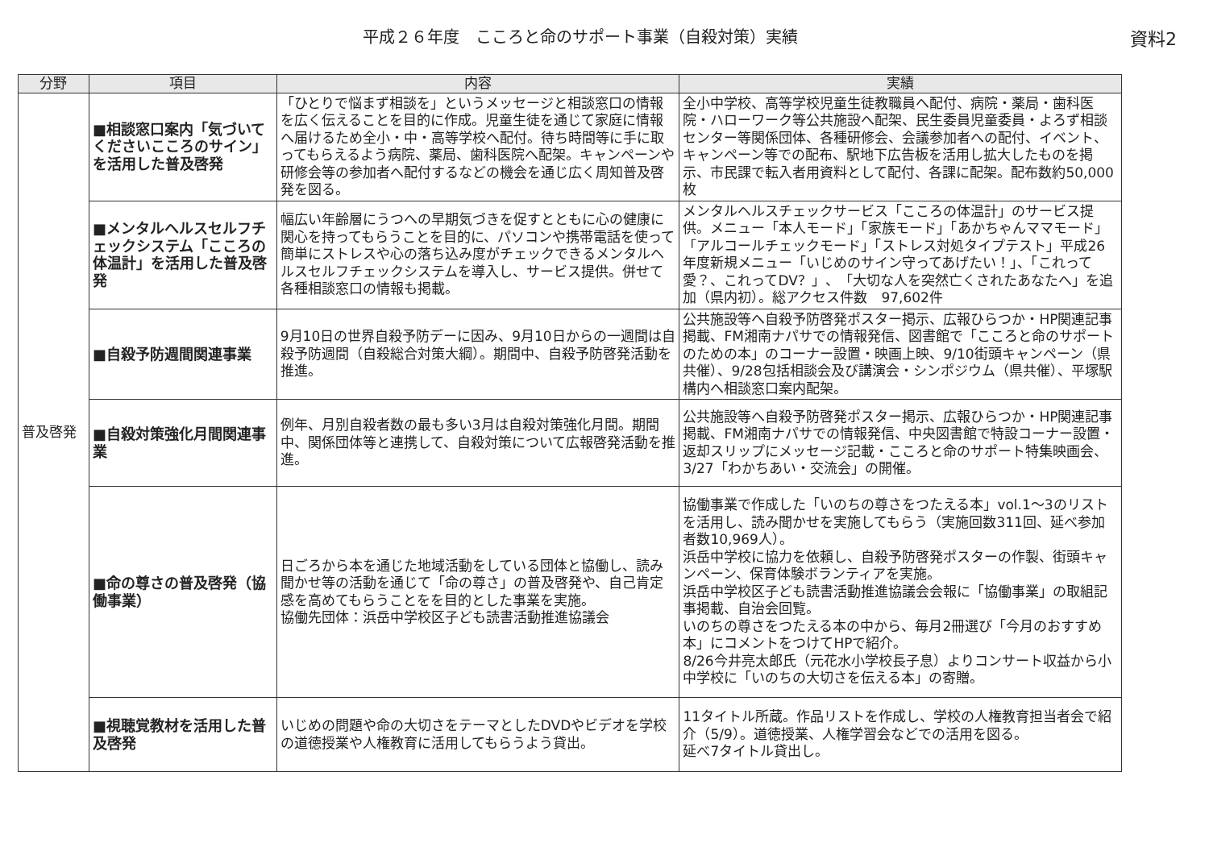平成２６年度　こころと命のサポート事業（自殺対策）実績 資料2
| 分野 | 項目 | 内容 | 実績 |
| --- | --- | --- | --- |
| 普及啓発 | ■相談窓口案内「気づいてくださいこころのサイン」を活用した普及啓発 | 「ひとりで悩まず相談を」というメッセージと相談窓口の情報を広く伝えることを目的に作成。児童生徒を通じて家庭に情報へ届けるため全小・中・高等学校へ配付。待ち時間等に手に取ってもらえるよう病院、薬局、歯科医院へ配架。キャンペーンや研修会等の参加者へ配付するなどの機会を通じ広く周知普及啓発を図る。 | 全小中学校、高等学校児童生徒教職員へ配付、病院・薬局・歯科医院・ハローワーク等公共施設へ配架、民生委員児童委員・よろず相談センター等関係団体、各種研修会、会議参加者への配付、イベント、キャンペーン等での配布、駅地下広告板を活用し拡大したものを掲示、市民課で転入者用資料として配付、各課に配架。配布数約50,000枚 |
| | ■メンタルヘルスセルフチェックシステム「こころの体温計」を活用した普及啓発 | 幅広い年齢層にうつへの早期気づきを促すとともに心の健康に関心を持ってもらうことを目的に、パソコンや携帯電話を使って簡単にストレスや心の落ち込み度がチェックできるメンタルヘルスセルフチェックシステムを導入し、サービス提供。併せて各種相談窓口の情報も掲載。 | メンタルヘルスチェックサービス「こころの体温計」のサービス提供。メニュー「本人モード」「家族モード」「あかちゃんママモード」「アルコールチェックモード」「ストレス対処タイプテスト」平成26年度新規メニュー「いじめのサイン守ってあげたい！」、「これって愛？、これってDV？」、「大切な人を突然亡くされたあなたへ」を追加（県内初）。総アクセス件数 97,602件 |
| | ■自殺予防週間関連事業 | 9月10日の世界自殺予防デーに因み、9月10日からの一週間は自殺予防週間（自殺総合対策大綱）。期間中、自殺予防啓発活動を推進。 | 公共施設等へ自殺予防啓発ポスター掲示、広報ひらつか・HP関連記事掲載、FM湘南ナパサでの情報発信、図書館で「こころと命のサポートのための本」のコーナー設置・映画上映、9/10街頭キャンペーン（県共催）、9/28包括相談会及び講演会・シンポジウム（県共催）、平塚駅構内へ相談窓口案内配架。 |
| | ■自殺対策強化月間関連事業 | 例年、月別自殺者数の最も多い3月は自殺対策強化月間。期間中、関係団体等と連携して、自殺対策について広報啓発活動を推進。 | 公共施設等へ自殺予防啓発ポスター掲示、広報ひらつか・HP関連記事掲載、FM湘南ナパサでの情報発信、中央図書館で特設コーナー設置・返却スリップにメッセージ記載・こころと命のサポート特集映画会、3/27「わかちあい・交流会」の開催。 |
| | ■命の尊さの普及啓発（協働事業） | 日ごろから本を通じた地域活動をしている団体と協働し、読み聞かせ等の活動を通じて「命の尊さ」の普及啓発や、自己肯定感を高めてもらうことをを目的とした事業を実施。 協働先団体：浜岳中学校区子ども読書活動推進協議会 | 協働事業で作成した「いのちの尊さをつたえる本」vol.1～3のリストを活用し、読み聞かせを実施してもらう（実施回数311回、延べ参加者数10,969人）。 浜岳中学校に協力を依頼し、自殺予防啓発ポスターの作製、街頭キャンペーン、保育体験ボランティアを実施。 浜岳中学校区子ども読書活動推進協議会会報に「協働事業」の取組記事掲載、自治会回覧。 いのちの尊さをつたえる本の中から、毎月2冊選び「今月のおすすめ本」にコメントをつけてHPで紹介。 8/26今井亮太郎氏（元花水小学校長子息）よりコンサート収益から小中学校に「いのちの大切さを伝える本」の寄贈。 |
| | ■視聴覚教材を活用した普及啓発 | いじめの問題や命の大切さをテーマとしたDVDやビデオを学校の道徳授業や人権教育に活用してもらうよう貸出。 | 11タイトル所蔵。作品リストを作成し、学校の人権教育担当者会で紹介（5/9）。道徳授業、人権学習会などでの活用を図る。 延べ7タイトル貸出し。 |